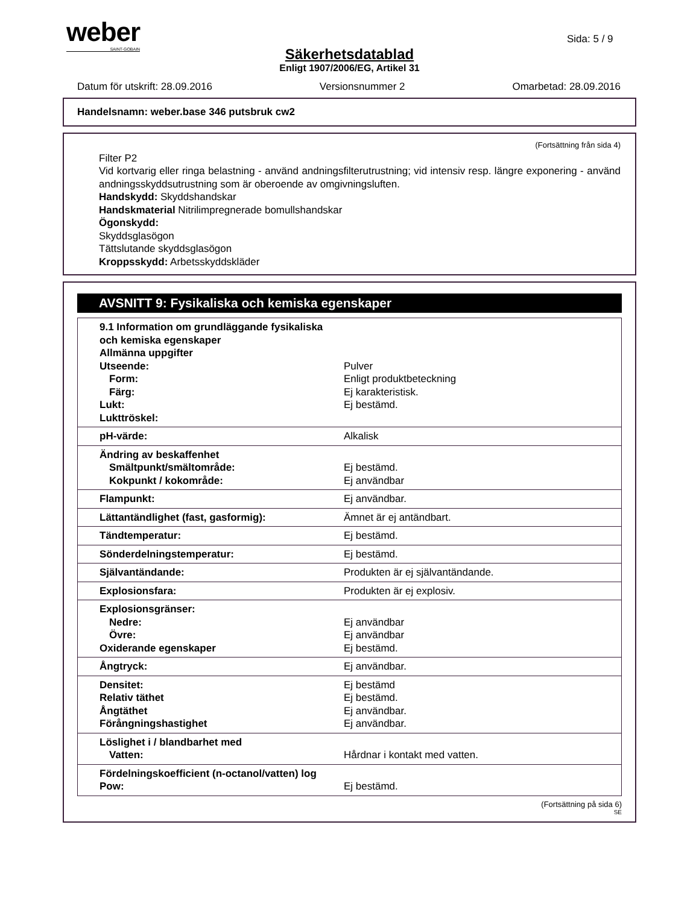weber
SAINT-GOBAIN
Sida: 5 / 9
Säkerhetsdatablad
Enligt 1907/2006/EG, Artikel 31
Datum för utskrift: 28.09.2016 Versionsnummer 2 Omarbetad: 28.09.2016
Handelsnamn: weber.base 346 putsbruk cw2
(Fortsättning från sida 4)
Filter P2
Vid kortvarig eller ringa belastning - använd andningsfilterutrustning; vid intensiv resp. längre exponering - använd andningsskyddsutrustning som är oberoende av omgivningsluften.
Handskydd: Skyddshandskar
Handskmaterial Nitrilimpregnerade bomullshandskar
Ögonskydd:
Skyddsglasögon
Tättslutande skyddsglasögon
Kroppsskydd: Arbetsskyddskläder
AVSNITT 9: Fysikaliska och kemiska egenskaper
| 9.1 Information om grundläggande fysikaliska och kemiska egenskaper Allmänna uppgifter Utseende: Form: Färg: Lukt: Lukttröskel: | Pulver Enligt produktbeteckning Ej karakteristisk. Ej bestämd. |
| pH-värde: | Alkalisk |
| Ändring av beskaffenhet Smältpunkt/smältområde: Kokpunkt / kokområde: | Ej bestämd. Ej användbar |
| Flampunkt: | Ej användbar. |
| Lättantändlighet (fast, gasformig): | Ämnet är ej antändbart. |
| Tändtemperatur: | Ej bestämd. |
| Sönderdelningstemperatur: | Ej bestämd. |
| Självantändande: | Produkten är ej självantändande. |
| Explosionsfara: | Produkten är ej explosiv. |
| Explosionsgränser: Nedre: Övre: Oxiderande egenskaper | Ej användbar Ej användbar Ej bestämd. |
| Ångtryck: | Ej användbar. |
| Densitet: Relativ täthet Ångtäthet Förångningshastighet | Ej bestämd Ej bestämd. Ej användbar. Ej användbar. |
| Löslighet i / blandbarhet med Vatten: | Hårdnar i kontakt med vatten. |
| Fördelningskoefficient (n-octanol/vatten) log Pow: | Ej bestämd. |
(Fortsättning på sida 6)
SE